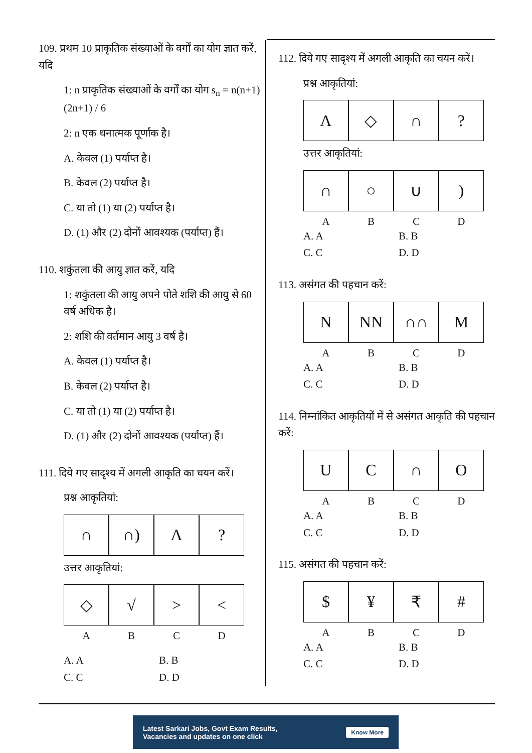109. प्रथम 10 प्राकृतिक संख्याओं के वर्गों का योग ज्ञात करें, यदि
1: n प्राकृतिक संख्याओं के वर्गों का योग s<sub>n</sub> = n(n+1)(2n+1) / 6
2: n एक धनात्मक पूर्णांक है।
A. केवल (1) पर्याप्त है।
B. केवल (2) पर्याप्त है।
C. या तो (1) या (2) पर्याप्त है।
D. (1) और (2) दोनों आवश्यक (पर्याप्त) हैं।
110. शकुंतला की आयु ज्ञात करें, यदि
1: शकुंतला की आयु अपने पोते शशि की आयु से 60 वर्ष अधिक है।
2: शशि की वर्तमान आयु 3 वर्ष है।
A. केवल (1) पर्याप्त है।
B. केवल (2) पर्याप्त है।
C. या तो (1) या (2) पर्याप्त है।
D. (1) और (2) दोनों आवश्यक (पर्याप्त) हैं।
111. दिये गए सादृश्य में अगली आकृति का चयन करें।
प्रश्न आकृतियां:
∩ ∩) Λ ?
उत्तर आकृतियां:
◇ √ > <
A B C D
A. A B. B C. C D. D
112. दिये गए सादृश्य में अगली आकृति का चयन करें।
प्रश्न आकृतियां:
Λ ◇ ∩ ?
उत्तर आकृतियां:
∩ ○ ∪ )
A B C D
A. A B. B C. C D. D
113. असंगत की पहचान करें:
N NN ∩∩ M
A B C D
A. A B. B C. C D. D
114. निम्नांकित आकृतियों में से असंगत आकृति की पहचान करें:
U C ∩ O
A B C D
A. A B. B C. C D. D
115. असंगत की पहचान करें:
$ ¥ ₹ #
A B C D
A. A B. B C. C D. D
Latest Sarkari Jobs, Govt Exam Results,
Vacancies and updates on one click Know More